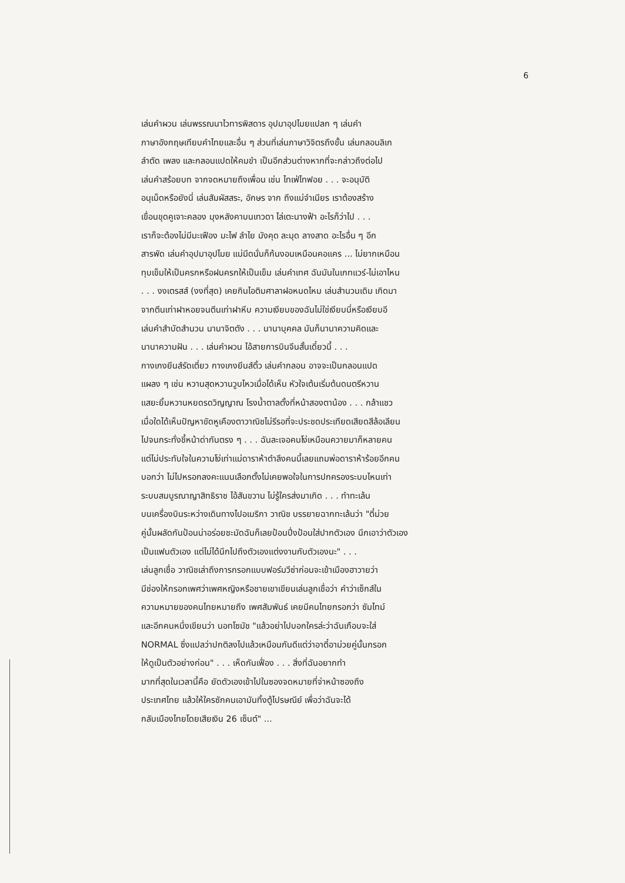6
เล่นคำผวน เล่นพรรณนาไวทารพิสดาร อุปมาอุปไมยแปลก ๆ เล่นคำ
ภาษาอังกฤษเทียบคำไทยและอื่น ๆ ส่วนที่เล่นภาษาวิจิตรถึงขั้น เล่นกลอนลิเก
ลำตัด เพลง และกลอนแปดให้คมขำ เป็นอีกส่วนต่างหากที่จะกล่าวถึงต่อไป
เล่นคำสร้อยบท จากจดหมายถึงเพื่อน เช่น ไทเฟ่ไทฟอย . . . จะอนุบัติ
อนุเม็ดหรือยังนี่ เล่นสัมผัสสระ, อักษร จาก ถึงแม่จำเนียร เราต้องสร้าง
เขื่อนขุดคูเจาะคลอง มุงหลังคาบนเทวดา ไล่เตะนางฟ้า อะไรก็ว่าไป . . .
เราก็จะต้องไม่มีมะเฟือง มะไฟ ลำไย มังคุด ละมุด ลางสาด อะไรอื่น ๆ อีก
สารพัด เล่นคำอุปมาอุปไมย แม่มีดนั่นก็ก้นงอนเหมือนคอแคร ... ไม่ยากเหมือน
ทุบเข็มให้เป็นครกหรือฝนครกให้เป็นเข็ม เล่นคำเทศ ฉันมันในเกทแวร์-ไม่เอาไหน
. . . งงเตรสส์ (งงที่สุด) เคยกินไอติมศาลาฝอหมดไหม เล่นสำนวนเดิม เกิดมา
จากตีนเท่าฝาหอยจนตีนเท่าฝาหีบ ความเงียบของฉันไม่ใช่เงียบนี่หรือเงียบอี
เล่นคำสำบัดสำนวน นานาจิตตัง . . . นานาบุคคล มันก็นานาความคิดและ
นานาความฝัน . . . เล่นคำผวน ไอ้สายการบินจีนสั้นเดี๋ยวนี้ . . .
กางเกงยีนส์รัดเตี่ยว กางเกงยีนส์ติ้ว เล่นคำกลอน อาจจะเป็นกลอนแปด
แผลง ๆ เช่น หวานสุดหวานวูบไหวเมื่อได้เห็น หัวใจเต้นเริ่มต้นดนตรีหวาน
แสยะยิ้มหวานหยดรดวิญญาณ โรงน้ำตาลตั้งที่หน้าสองตาน้อง . . . กล้าแชว
เมื่อใดได้เห็นปัญหาขัดหูเคืองตาวาณิชไม่รีรอที่จะประชดประเทียดเสียดสีล้อเลียน
ไปจนกระทั่งชี้หน้าด่ากันตรง ๆ . . . ฉันละเจอคนโง่เหมือนควายมาก็หลายคน
แต่ไม่ประทับใจในความโง่เท่าแม่ดาราห้าตำลึงคนนี้เลยแถมพ่อดาราห้าร้อยอีกคน
บอกว่า ไม่ไปหรอกลงคะแนนเลือกตั้งไม่เคยพอใจในการปกครองระบบไหนเท่า
ระบบสมบูรณาญาสิทธิราช ไอ้สันขวาน ไม่รู้ใครส่งมาเกิด . . . ทำทะเล้น
บนเครื่องบินระหว่างเดินทางไปอเมริกา วาณิช บรรยายฉากทะเล้นว่า "ตี๋ม่วย
คู่นั้นผลัดกันป้อนน่าอร่อยชะมัดฉันก็เลยป้อนปึ่งป้อนใส่ปากตัวเอง นึกเอาว่าตัวเอง
เป็นแฟนตัวเอง แต่ไม่ได้นึกไปถึงตัวเองแต่งงานกับตัวเองนะ" . . .
เล่นลูกเชื่อ วาณิชเล่าถึงการกรอกแบบฟอร์มวีซ่าก่อนจะเข้าเมืองฮาวายว่า
มีช่องให้กรอกเพศว่าเพศหญิงหรือชายเขาเขียนเล่นลูกเชื่อว่า คำว่าเซ็กส์ใน
ความหมายของคนไทยหมายถึง เพศสัมพันธ์ เคยมีคนไทยกรอกว่า ซัมไทม์
และอีกคนหนึ่งเขียนว่า นอทโซมัช "แล้วอย่าไปบอกใครล่ะว่าฉันเกือบจะใส่
NORMAL ซึ่งแปลว่าปกติลงไปแล้วเหมือนกันดีแต่ว่าอาตี๋อาม่วยคู่นั้นกรอก
ให้ดูเป็นตัวอย่างก่อน" . . . เห็ดกันเฟื่อง . . . สิ่งที่ฉันอยากทำ
มากที่สุดในเวลานี้คือ ยัดตัวเองเข้าไปในซองจดหมายที่จ่าหน้าซองถึง
ประเทศไทย แล้วให้ใครซักคนเอามันทิ้งตู้ไปรษณีย์ เพื่อว่าฉันจะได้
กลับเมืองไทยโดยเสียเงิน 26 เซ็นต์" ...